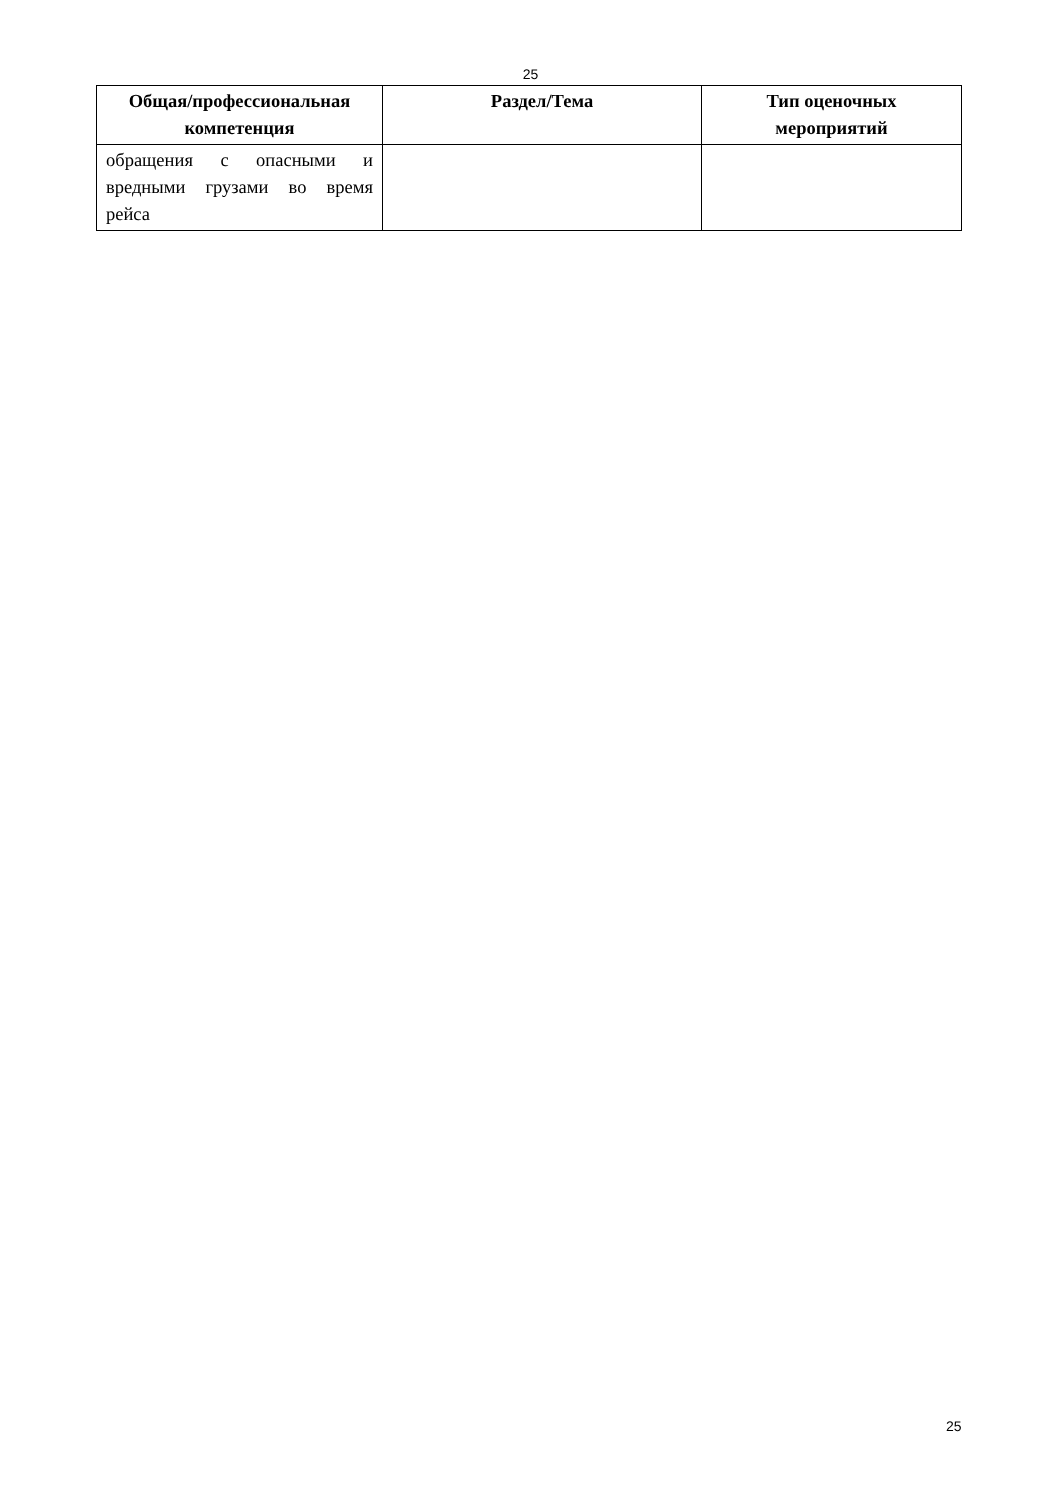25
| Общая/профессиональная компетенция | Раздел/Тема | Тип оценочных мероприятий |
| --- | --- | --- |
| обращения с опасными и вредными грузами во время рейса | | |
25